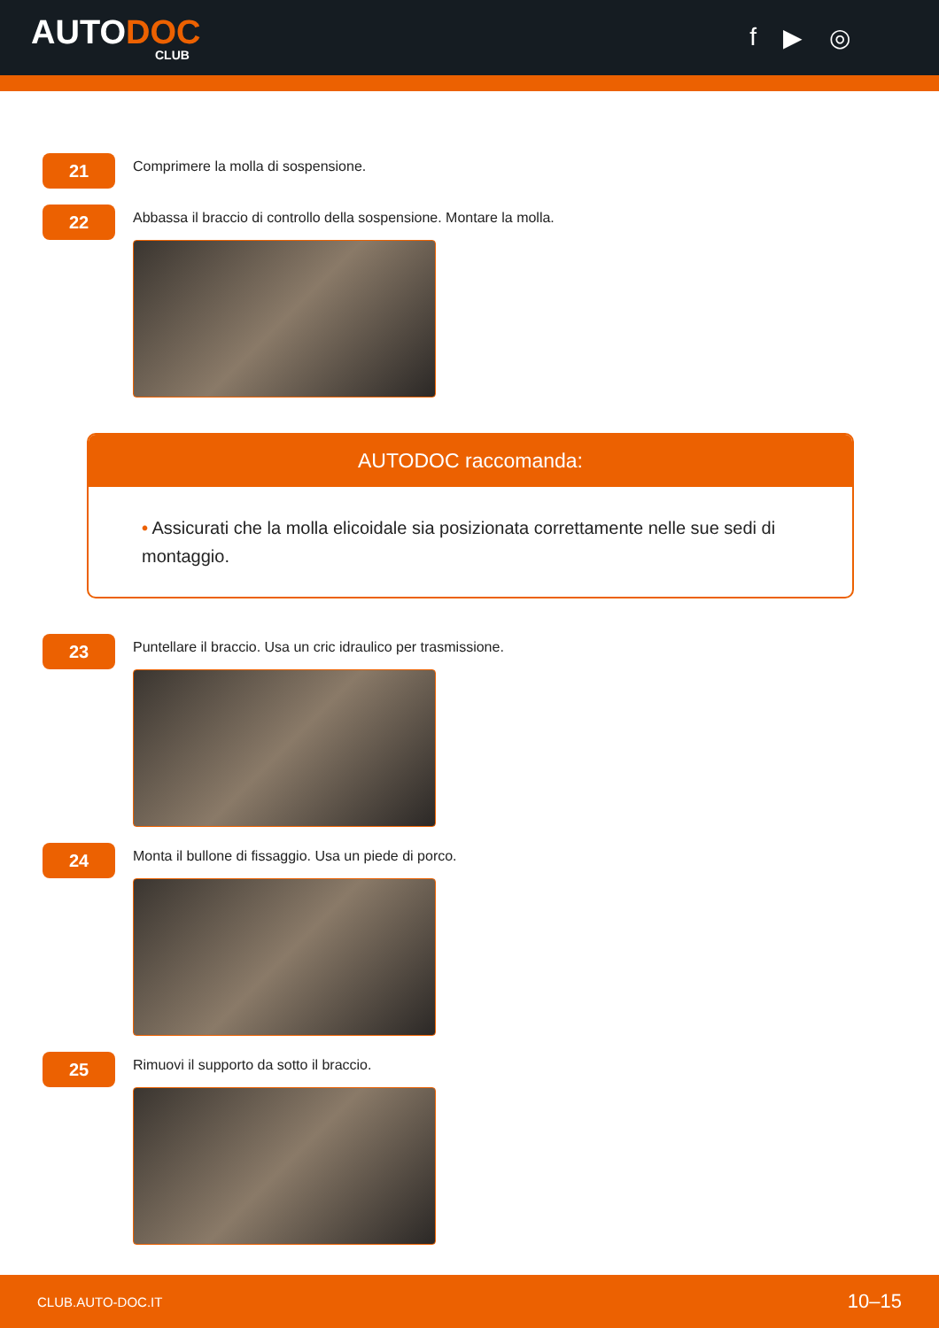AUTODOC
CLUB
f ▶ ◎
21
Comprimere la molla di sospensione.
22
Abbassa il braccio di controllo della sospensione. Montare la molla.
AUTODOC raccomanda:
• Assicurati che la molla elicoidale sia posizionata correttamente nelle sue sedi di montaggio.
23
Puntellare il braccio. Usa un cric idraulico per trasmissione.
24
Monta il bullone di fissaggio. Usa un piede di porco.
25
Rimuovi il supporto da sotto il braccio.
CLUB.AUTO-DOC.IT 10–15